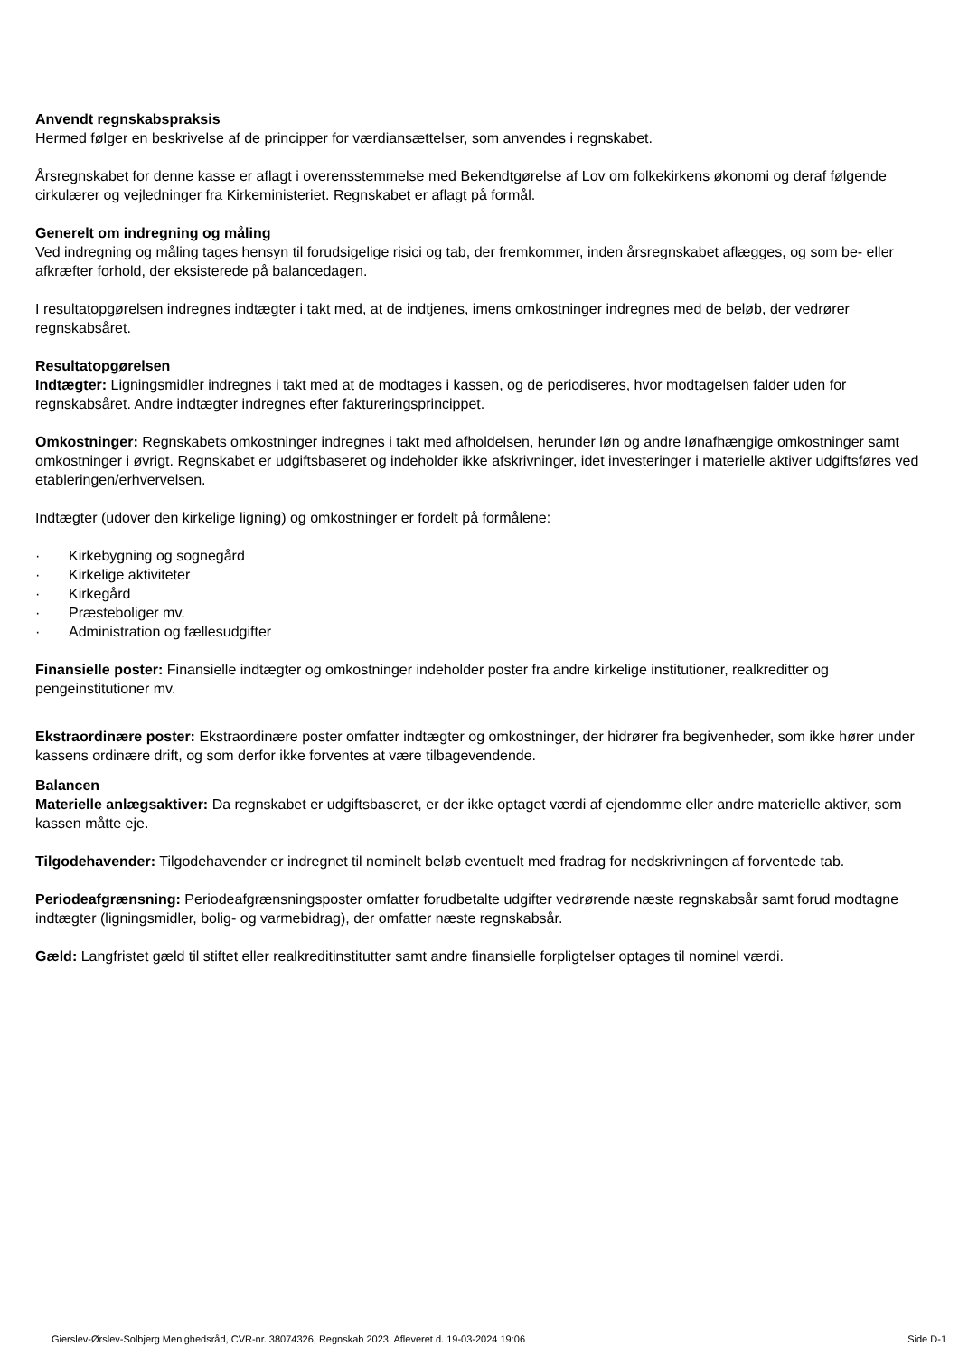Anvendt regnskabspraksis
Hermed følger en beskrivelse af de principper for værdiansættelser, som anvendes i regnskabet.
Årsregnskabet for denne kasse er aflagt i overensstemmelse med Bekendtgørelse af Lov om folkekirkens økonomi og deraf følgende cirkulærer og vejledninger fra Kirkeministeriet. Regnskabet er aflagt på formål.
Generelt om indregning og måling
Ved indregning og måling tages hensyn til forudsigelige risici og tab, der fremkommer, inden årsregnskabet aflægges, og som be- eller afkræfter forhold, der eksisterede på balancedagen.
I resultatopgørelsen indregnes indtægter i takt med, at de indtjenes, imens omkostninger indregnes med de beløb, der vedrører regnskabsåret.
Resultatopgørelsen
Indtægter: Ligningsmidler indregnes i takt med at de modtages i kassen, og de periodiseres, hvor modtagelsen falder uden for regnskabsåret. Andre indtægter indregnes efter faktureringsprincippet.
Omkostninger: Regnskabets omkostninger indregnes i takt med afholdelsen, herunder løn og andre lønafhængige omkostninger samt omkostninger i øvrigt. Regnskabet er udgiftsbaseret og indeholder ikke afskrivninger, idet investeringer i materielle aktiver udgiftsføres ved etableringen/erhvervelsen.
Indtægter (udover den kirkelige ligning) og omkostninger er fordelt på formålene:
· Kirkebygning og sognegård
· Kirkelige aktiviteter
· Kirkegård
· Præsteboliger mv.
· Administration og fællesudgifter
Finansielle poster: Finansielle indtægter og omkostninger indeholder poster fra andre kirkelige institutioner, realkreditter og pengeinstitutioner mv.
Ekstraordinære poster: Ekstraordinære poster omfatter indtægter og omkostninger, der hidrører fra begivenheder, som ikke hører under kassens ordinære drift, og som derfor ikke forventes at være tilbagevendende.
Balancen
Materielle anlægsaktiver: Da regnskabet er udgiftsbaseret, er der ikke optaget værdi af ejendomme eller andre materielle aktiver, som kassen måtte eje.
Tilgodehavender: Tilgodehavender er indregnet til nominelt beløb eventuelt med fradrag for nedskrivningen af forventede tab.
Periodeafgrænsning: Periodeafgrænsningsposter omfatter forudbetalte udgifter vedrørende næste regnskabsår samt forud modtagne indtægter (ligningsmidler, bolig- og varmebidrag), der omfatter næste regnskabsår.
Gæld: Langfristet gæld til stiftet eller realkreditinstitutter samt andre finansielle forpligtelser optages til nominel værdi.
Gierslev-Ørslev-Solbjerg Menighedsråd, CVR-nr. 38074326, Regnskab 2023, Afleveret d. 19-03-2024 19:06 Side D-1